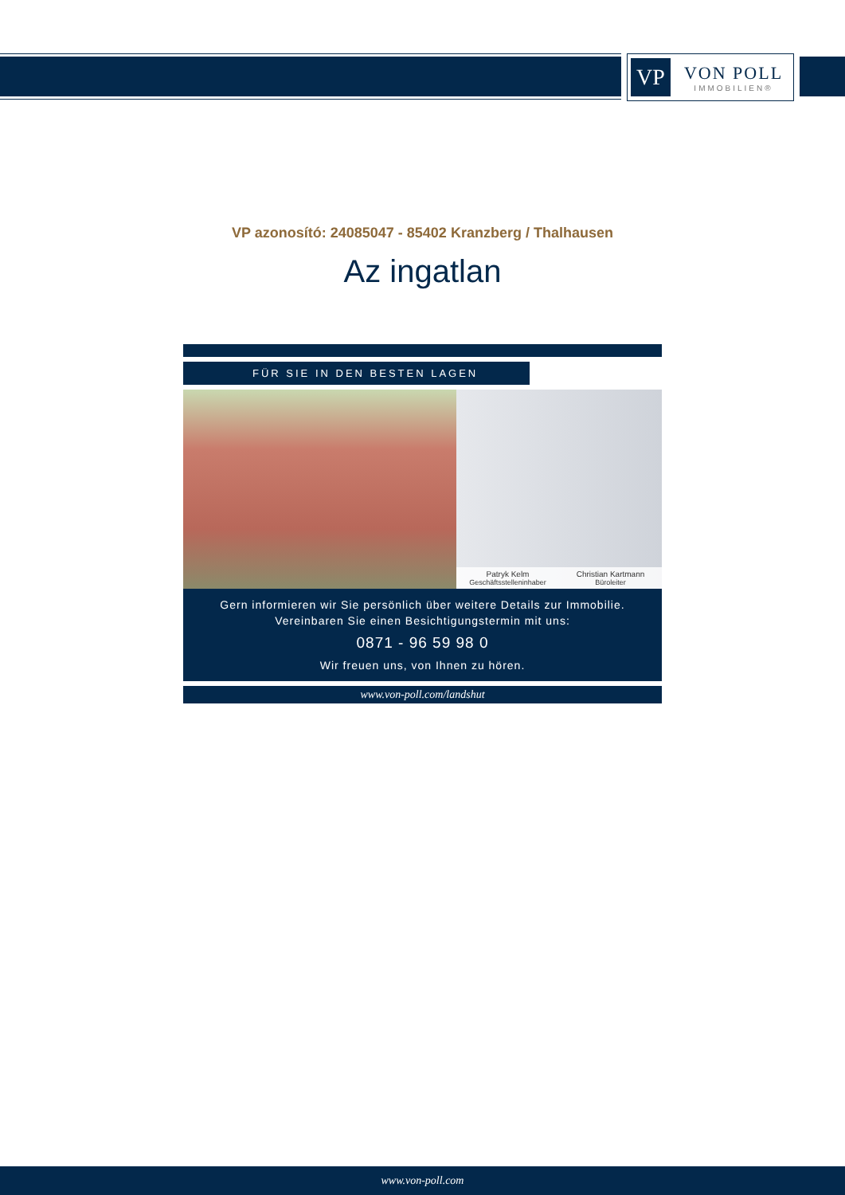VP
VON POLL
IMMOBILIEN®
VP azonosító: 24085047 - 85402 Kranzberg / Thalhausen
Az ingatlan
FÜR SIE IN DEN BESTEN LAGEN
Patryk Kelm
Geschäftsstelleninhaber
Christian Kartmann
Büroleiter
Gern informieren wir Sie persönlich über weitere Details zur Immobilie.
Vereinbaren Sie einen Besichtigungstermin mit uns:
0871 - 96 59 98 0
Wir freuen uns, von Ihnen zu hören.
www.von-poll.com/landshut
www.von-poll.com